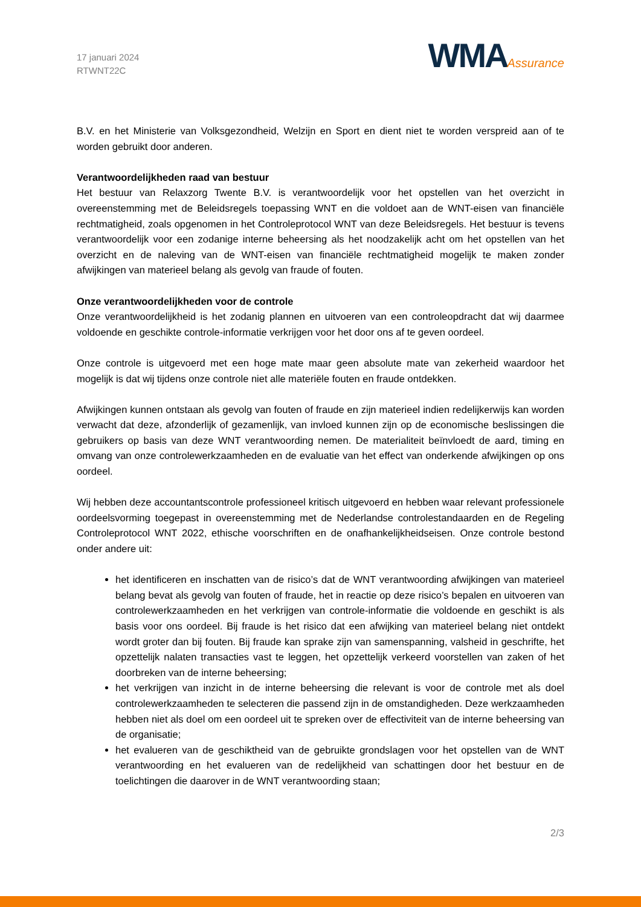17 januari 2024
RTWNT22C
WMAAssurance
B.V. en het Ministerie van Volksgezondheid, Welzijn en Sport en dient niet te worden verspreid aan of te worden gebruikt door anderen.
Verantwoordelijkheden raad van bestuur
Het bestuur van Relaxzorg Twente B.V. is verantwoordelijk voor het opstellen van het overzicht in overeenstemming met de Beleidsregels toepassing WNT en die voldoet aan de WNT-eisen van financiële rechtmatigheid, zoals opgenomen in het Controleprotocol WNT van deze Beleidsregels. Het bestuur is tevens verantwoordelijk voor een zodanige interne beheersing als het noodzakelijk acht om het opstellen van het overzicht en de naleving van de WNT-eisen van financiële rechtmatigheid mogelijk te maken zonder afwijkingen van materieel belang als gevolg van fraude of fouten.
Onze verantwoordelijkheden voor de controle
Onze verantwoordelijkheid is het zodanig plannen en uitvoeren van een controleopdracht dat wij daarmee voldoende en geschikte controle-informatie verkrijgen voor het door ons af te geven oordeel.
Onze controle is uitgevoerd met een hoge mate maar geen absolute mate van zekerheid waardoor het mogelijk is dat wij tijdens onze controle niet alle materiële fouten en fraude ontdekken.
Afwijkingen kunnen ontstaan als gevolg van fouten of fraude en zijn materieel indien redelijkerwijs kan worden verwacht dat deze, afzonderlijk of gezamenlijk, van invloed kunnen zijn op de economische beslissingen die gebruikers op basis van deze WNT verantwoording nemen. De materialiteit beïnvloedt de aard, timing en omvang van onze controlewerkzaamheden en de evaluatie van het effect van onderkende afwijkingen op ons oordeel.
Wij hebben deze accountantscontrole professioneel kritisch uitgevoerd en hebben waar relevant professionele oordeelsvorming toegepast in overeenstemming met de Nederlandse controlestandaarden en de Regeling Controleprotocol WNT 2022, ethische voorschriften en de onafhankelijkheidseisen. Onze controle bestond onder andere uit:
het identificeren en inschatten van de risico’s dat de WNT verantwoording afwijkingen van materieel belang bevat als gevolg van fouten of fraude, het in reactie op deze risico’s bepalen en uitvoeren van controlewerkzaamheden en het verkrijgen van controle-informatie die voldoende en geschikt is als basis voor ons oordeel. Bij fraude is het risico dat een afwijking van materieel belang niet ontdekt wordt groter dan bij fouten. Bij fraude kan sprake zijn van samenspanning, valsheid in geschrifte, het opzettelijk nalaten transacties vast te leggen, het opzettelijk verkeerd voorstellen van zaken of het doorbreken van de interne beheersing;
het verkrijgen van inzicht in de interne beheersing die relevant is voor de controle met als doel controlewerkzaamheden te selecteren die passend zijn in de omstandigheden. Deze werkzaamheden hebben niet als doel om een oordeel uit te spreken over de effectiviteit van de interne beheersing van de organisatie;
het evalueren van de geschiktheid van de gebruikte grondslagen voor het opstellen van de WNT verantwoording en het evalueren van de redelijkheid van schattingen door het bestuur en de toelichtingen die daarover in de WNT verantwoording staan;
2/3